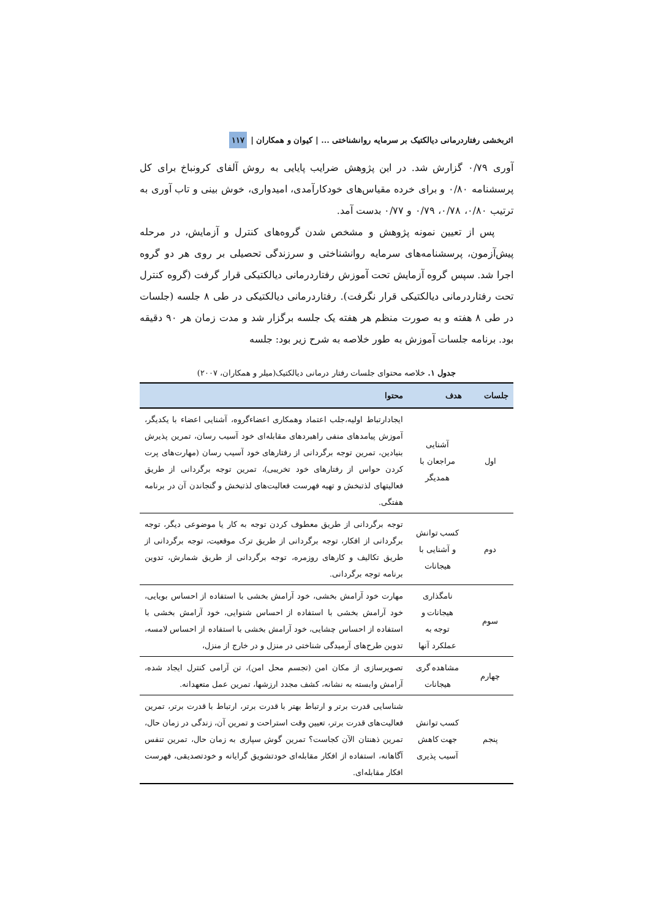اثربخشی رفتاردرمانی دیالکتیک بر سرمایه روانشناختی ... | کیوان و همکاران | ۱۱۷
آوری ۰/۷۹ گزارش شد. در این پژوهش ضرایب پایایی به روش آلفای کرونباخ برای کل پرسشنامه ۰/۸۰ و برای خرده مقیاس‌های خودکارآمدی، امیدواری، خوش بینی و تاب آوری به ترتیب ۰/۸۰، ۰/۷۸، ۰/۷۹ و ۰/۷۷ بدست آمد.
پس از تعیین نمونه پژوهش و مشخص شدن گروه‌های کنترل و آزمایش، در مرحله پیش‌آزمون، پرسشنامه‌های سرمایه روانشناختی و سرزندگی تحصیلی بر روی هر دو گروه اجرا شد. سپس گروه آزمایش تحت آموزش رفتاردرمانی دیالکتیکی قرار گرفت (گروه کنترل تحت رفتاردرمانی دیالکتیکی قرار نگرفت). رفتاردرمانی دیالکتیکی در طی ۸ جلسه (جلسات در طی ۸ هفته و به صورت منظم هر هفته یک جلسه برگزار شد و مدت زمان هر ۹۰ دقیقه بود. برنامه جلسات آموزش به طور خلاصه به شرح زیر بود: جلسه
جدول ۱. خلاصه محتوای جلسات رفتار درمانی دیالکتیک(میلر و همکاران، ۲۰۰۷)
| جلسات | هدف | محتوا |
| --- | --- | --- |
| اول | آشنایی مراجعان با همدیگر | ایجادارتباط اولیه،جلب اعتماد وهمکاری اعضاءگروه، آشنایی اعضاء با یکدیگر، آموزش پیامدهای منفی راهبردهای مقابله‌ای خود آسیب رسان، تمرین پذیرش بنیادین، تمرین توجه برگردانی از رفتارهای خود آسیب رسان (مهارت‌های پرت کردن حواس از رفتارهای خود تخریبی)، تمرین توجه برگردانی از طریق فعالیتهای لذتبخش و تهیه فهرست فعالیت‌های لذتبخش و گنجاندن آن در برنامه هفتگی. |
| دوم | کسب توانش و آشنایی با هیجانات | توجه برگردانی از طریق معطوف کردن توجه به کار یا موضوعی دیگر، توجه برگردانی از افکار، توجه برگردانی از طریق ترک موقعیت، توجه برگردانی از طریق تکالیف و کارهای روزمره، توجه برگردانی از طریق شمارش، تدوین برنامه توجه برگردانی. |
| سوم | نامگذاری هیجانات و توجه به عملکرد آنها | مهارت خود آرامش بخشی، خود آرامش بخشی با استفاده از احساس بویایی، خود آرامش بخشی با استفاده از احساس شنوایی، خود آرامش بخشی با استفاده از احساس چشایی، خود آرامش بخشی با استفاده از احساس لامسه، تدوین طرح‌های آرمیدگی شناختی در منزل و در خارج از منزل، |
| چهارم | مشاهده گری هیجانات | تصویرسازی از مکان امن (تجسم محل امن)، تن آرامی کنترل ایجاد شده، آرامش وابسته به نشانه، کشف مجدد ارزشها، تمرین عمل متعهدانه. |
| پنجم | کسب توانش جهت کاهش آسیب پذیری | شناسایی قدرت برتر و ارتباط بهتر با قدرت برتر، ارتباط با قدرت برتر، تمرین فعالیت‌های قدرت برتر، تعیین وقت استراحت و تمرین آن، زندگی در زمان حال، تمرین ذهنتان الآن کجاست؟ تمرین گوش سپاری به زمان حال، تمرین تنفس آگاهانه، استفاده از افکار مقابله‌ای خودتشویق گرایانه و خودتصدیقی، فهرست افکار مقابله‌ای. |